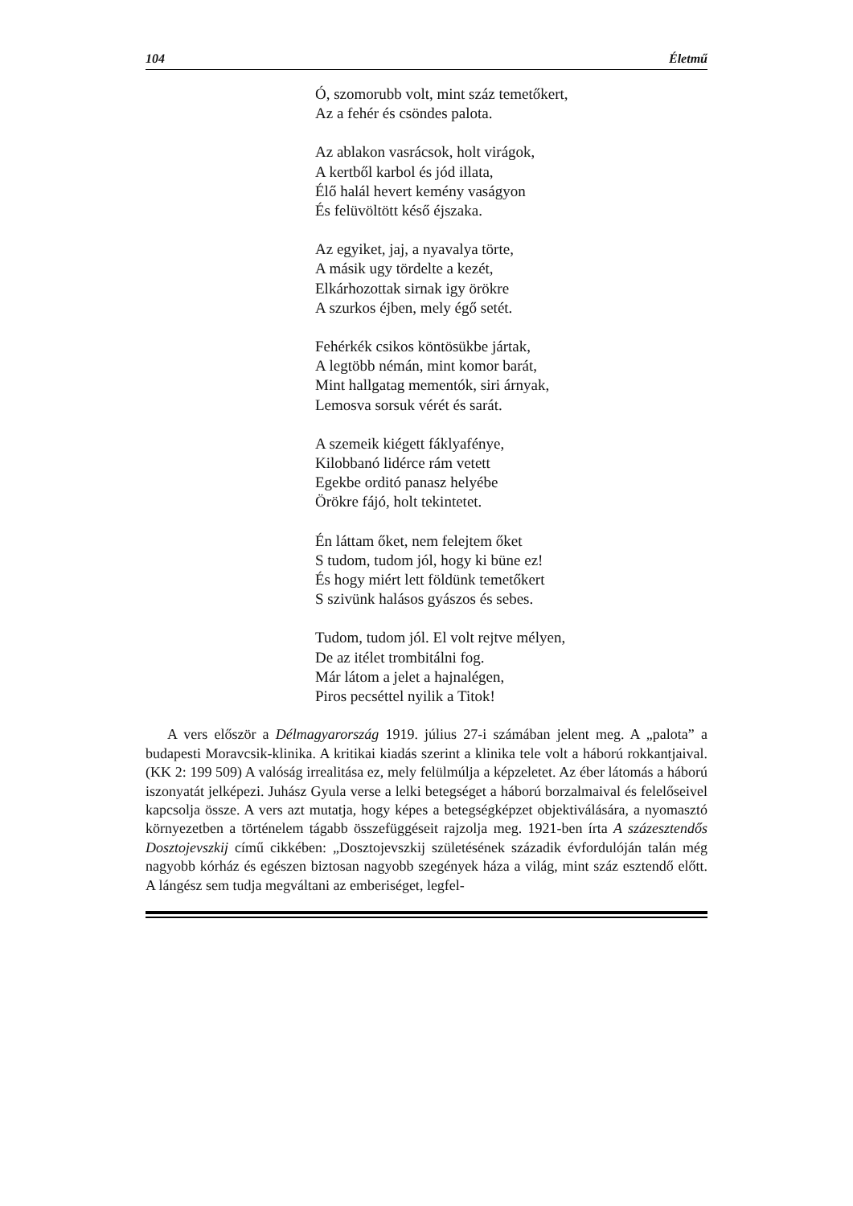104 Életmű
Ó, szomorubb volt, mint száz temetőkert,
Az a fehér és csöndes palota.
Az ablakon vasrácsok, holt virágok,
A kertből karbol és jód illata,
Élő halál hevert kemény vaságyon
És felüvöltött késő éjszaka.
Az egyiket, jaj, a nyavalya törte,
A másik ugy tördelte a kezét,
Elkárhozottak sirnak igy örökre
A szurkos éjben, mely égő setét.
Fehérkék csikos köntösükbe jártak,
A legtöbb némán, mint komor barát,
Mint hallgatag mementók, siri árnyak,
Lemosva sorsuk vérét és sarát.
A szemeik kiégett fáklyafénye,
Kilobbanó lidérce rám vetett
Egekbe orditó panasz helyébe
Örökre fájó, holt tekintetet.
Én láttam őket, nem felejtem őket
S tudom, tudom jól, hogy ki büne ez!
És hogy miért lett földünk temetőkert
S szivünk halásos gyászos és sebes.
Tudom, tudom jól. El volt rejtve mélyen,
De az itélet trombitálni fog.
Már látom a jelet a hajnalégen,
Piros pecséttel nyilik a Titok!
A vers először a Délmagyarország 1919. július 27-i számában jelent meg. A „palota” a budapesti Moravcsik-klinika. A kritikai kiadás szerint a klinika tele volt a háború rokkantjaival. (KK 2: 199 509) A valóság irrealitása ez, mely felülmúlja a képzeletet. Az éber látomás a háború iszonyatát jelképezi. Juhász Gyula verse a lelki betegséget a háború borzalmaival és felelőseivel kapcsolja össze. A vers azt mutatja, hogy képes a betegségképzet objektiválására, a nyomasztó környezetben a történelem tágabb összefüggéseit rajzolja meg. 1921-ben írta A százesztendős Dosztojevszkij című cikkében: „Dosztojevszkij születésének századik évfordulóján talán még nagyobb kórház és egészen biztosan nagyobb szegények háza a világ, mint száz esztendő előtt. A lángész sem tudja megváltani az emberiséget, legfel-